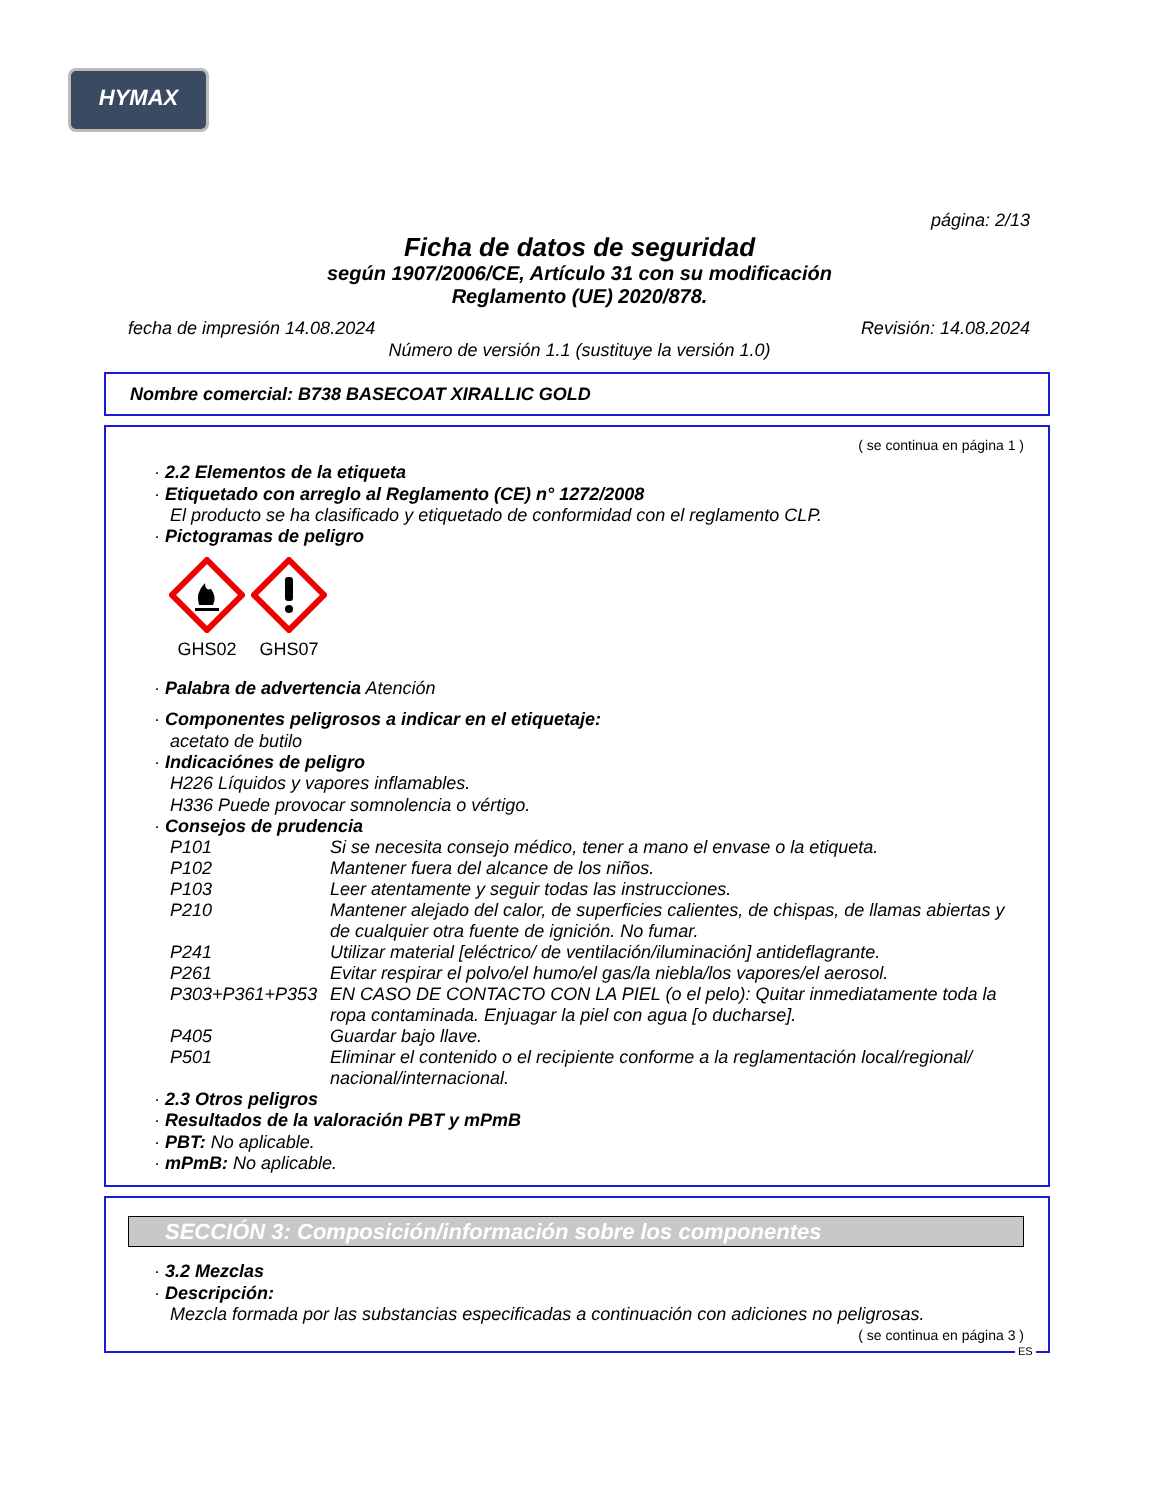HYMAX
página: 2/13
Ficha de datos de seguridad
según 1907/2006/CE, Artículo 31 con su modificación
Reglamento (UE) 2020/878.
fecha de impresión 14.08.2024 Revisión: 14.08.2024
Número de versión 1.1 (sustituye la versión 1.0)
Nombre comercial: B738 BASECOAT XIRALLIC GOLD
( se continua en página 1 )
· 2.2 Elementos de la etiqueta
· Etiquetado con arreglo al Reglamento (CE) n° 1272/2008
El producto se ha clasificado y etiquetado de conformidad con el reglamento CLP.
· Pictogramas de peligro
GHS02
GHS07
· Palabra de advertencia Atención
· Componentes peligrosos a indicar en el etiquetaje:
acetato de butilo
· Indicaciónes de peligro
H226 Líquidos y vapores inflamables.
H336 Puede provocar somnolencia o vértigo.
· Consejos de prudencia
| P101 | Si se necesita consejo médico, tener a mano el envase o la etiqueta. |
| P102 | Mantener fuera del alcance de los niños. |
| P103 | Leer atentamente y seguir todas las instrucciones. |
| P210 | Mantener alejado del calor, de superficies calientes, de chispas, de llamas abiertas y de cualquier otra fuente de ignición. No fumar. |
| P241 | Utilizar material [eléctrico/ de ventilación/iluminación] antideflagrante. |
| P261 | Evitar respirar el polvo/el humo/el gas/la niebla/los vapores/el aerosol. |
| P303+P361+P353 | EN CASO DE CONTACTO CON LA PIEL (o el pelo): Quitar inmediatamente toda la ropa contaminada. Enjuagar la piel con agua [o ducharse]. |
| P405 | Guardar bajo llave. |
| P501 | Eliminar el contenido o el recipiente conforme a la reglamentación local/regional/ nacional/internacional. |
· 2.3 Otros peligros
· Resultados de la valoración PBT y mPmB
· PBT: No aplicable.
· mPmB: No aplicable.
SECCIÓN 3: Composición/información sobre los componentes
· 3.2 Mezclas
· Descripción:
Mezcla formada por las substancias especificadas a continuación con adiciones no peligrosas.
( se continua en página 3 )
ES